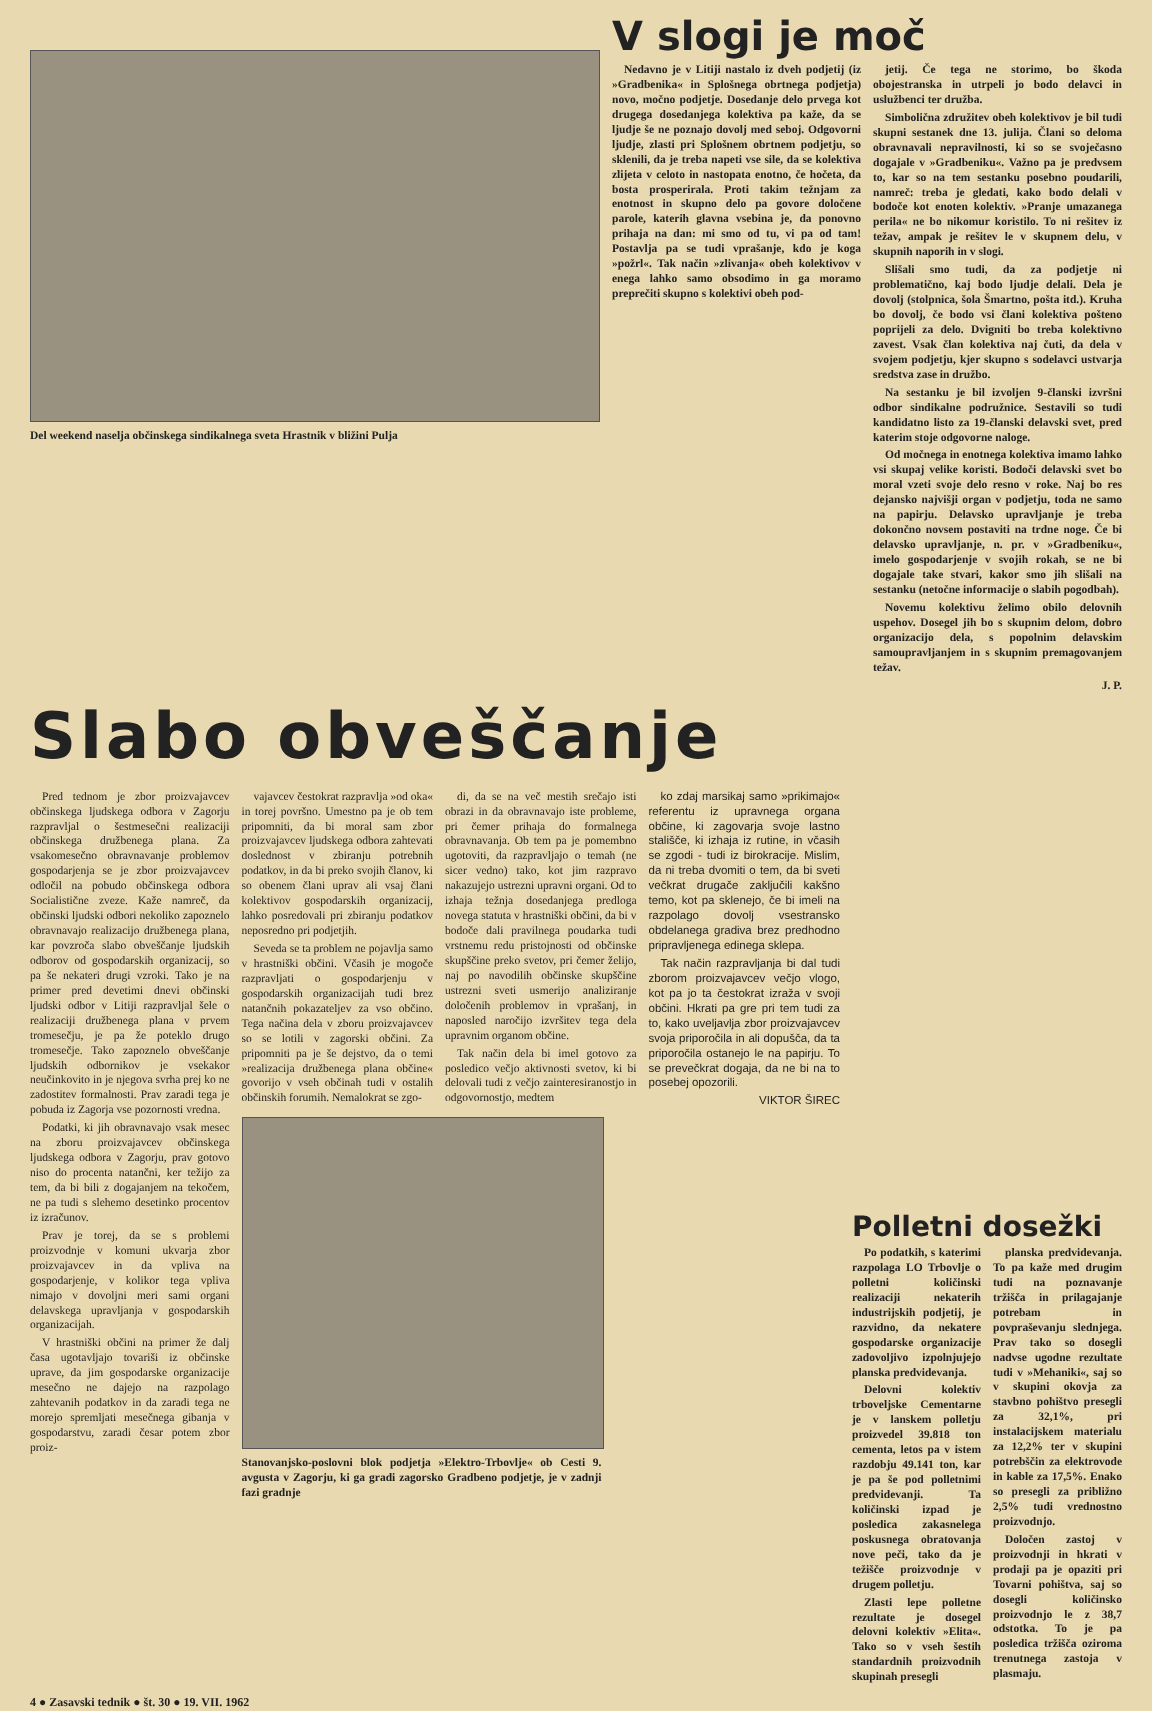Del weekend naselja občinskega sindikalnega sveta Hrastnik v bližini Pulja
V slogi je moč
Nedavno je v Litiji nastalo iz dveh podjetij (iz »Gradbenika« in Splošnega obrtnega podjetja) novo, močno podjetje. Dosedanje delo prvega kot drugega dosedanjega kolektiva pa kaže, da se ljudje še ne poznajo dovolj med seboj. Odgovorni ljudje, zlasti pri Splošnem obrtnem podjetju, so sklenili, da je treba napeti vse sile, da se kolektiva zlijeta v celoto in nastopata enotno, če hočeta, da bosta prosperirala. Proti takim težnjam za enotnost in skupno delo pa govore določene parole, katerih glavna vsebina je, da ponovno prihaja na dan: mi smo od tu, vi pa od tam! Postavlja pa se tudi vprašanje, kdo je koga »požrl«. Tak način »zlivanja« obeh kolektivov v enega lahko samo obsodimo in ga moramo preprečiti skupno s kolektivi obeh pod-
jetij. Če tega ne storimo, bo škoda obojestranska in utrpeli jo bodo delavci in uslužbenci ter družba.
Simbolična združitev obeh kolektivov je bil tudi skupni sestanek dne 13. julija. Člani so deloma obravnavali nepravilnosti, ki so se svoječasno dogajale v »Gradbeniku«. Važno pa je predvsem to, kar so na tem sestanku posebno poudarili, namreč: treba je gledati, kako bodo delali v bodoče kot enoten kolektiv. »Pranje umazanega perila« ne bo nikomur koristilo. To ni rešitev iz težav, ampak je rešitev le v skupnem delu, v skupnih naporih in v slogi.
Slišali smo tudi, da za podjetje ni problematično, kaj bodo ljudje delali. Dela je dovolj (stolpnica, šola Šmartno, pošta itd.). Kruha bo dovolj, če bodo vsi člani kolektiva pošteno poprijeli za delo. Dvigniti bo treba kolektivno zavest. Vsak član kolektiva naj čuti, da dela v svojem podjetju, kjer skupno s sodelavci ustvarja sredstva zase in družbo.
Na sestanku je bil izvoljen 9-članski izvršni odbor sindikalne podružnice. Sestavili so tudi kandidatno listo za 19-članski delavski svet, pred katerim stoje odgovorne naloge.
Od močnega in enotnega kolektiva imamo lahko vsi skupaj velike koristi. Bodoči delavski svet bo moral vzeti svoje delo resno v roke. Naj bo res dejansko najvišji organ v podjetju, toda ne samo na papirju. Delavsko upravljanje je treba dokončno novsem postaviti na trdne noge. Če bi delavsko upravljanje, n. pr. v »Gradbeniku«, imelo gospodarjenje v svojih rokah, se ne bi dogajale take stvari, kakor smo jih slišali na sestanku (netočne informacije o slabih pogodbah).
Novemu kolektivu želimo obilo delovnih uspehov. Dosegel jih bo s skupnim delom, dobro organizacijo dela, s popolnim delavskim samoupravljanjem in s skupnim premagovanjem težav.
J. P.
Slabo obveščanje
Pred tednom je zbor proizvajavcev občinskega ljudskega odbora v Zagorju razpravljal o šestmesečni realizaciji občinskega družbenega plana. Za vsakomesečno obravnavanje problemov gospodarjenja se je zbor proizvajavcev odločil na pobudo občinskega odbora Socialistične zveze. Kaže namreč, da občinski ljudski odbori nekoliko zapoznelo obravnavajo realizacijo družbenega plana, kar povzroča slabo obveščanje ljudskih odborov od gospodarskih organizacij, so pa še nekateri drugi vzroki. Tako je na primer pred devetimi dnevi občinski ljudski odbor v Litiji razpravljal šele o realizaciji družbenega plana v prvem tromesečju, je pa že poteklo drugo tromesečje. Tako zapoznelo obveščanje ljudskih odbornikov je vsekakor neučinkovito in je njegova svrha prej ko ne zadostitev formalnosti. Prav zaradi tega je pobuda iz Zagorja vse pozornosti vredna.
Podatki, ki jih obravnavajo vsak mesec na zboru proizvajavcev občinskega ljudskega odbora v Zagorju, prav gotovo niso do procenta natančni, ker težijo za tem, da bi bili z dogajanjem na tekočem, ne pa tudi s slehemo desetinko procentov iz izračunov.
Prav je torej, da se s problemi proizvodnje v komuni ukvarja zbor proizvajavcev in da vpliva na gospodarjenje, v kolikor tega vpliva nimajo v dovoljni meri sami organi delavskega upravljanja v gospodarskih organizacijah.
V hrastniški občini na primer že dalj časa ugotavljajo tovariši iz občinske uprave, da jim gospodarske organizacije mesečno ne dajejo na razpolago zahtevanih podatkov in da zaradi tega ne morejo spremljati mesečnega gibanja v gospodarstvu, zaradi česar potem zbor proiz-
vajavcev čestokrat razpravlja »od oka« in torej površno. Umestno pa je ob tem pripomniti, da bi moral sam zbor proizvajavcev ljudskega odbora zahtevati doslednost v zbiranju potrebnih podatkov, in da bi preko svojih članov, ki so obenem člani uprav ali vsaj člani kolektivov gospodarskih organizacij, lahko posredovali pri zbiranju podatkov neposredno pri podjetjih.
Seveda se ta problem ne pojavlja samo v hrastniški občini. Včasih je mogoče razpravljati o gospodarjenju v gospodarskih organizacijah tudi brez natančnih pokazateljev za vso občino. Tega načina dela v zboru proizvajavcev so se lotili v zagorski občini. Za pripomniti pa je še dejstvo, da o temi »realizacija družbenega plana občine« govorijo v vseh občinah tudi v ostalih občinskih forumih. Nemalokrat se zgo-
di, da se na več mestih srečajo isti obrazi in da obravnavajo iste probleme, pri čemer prihaja do formalnega obravnavanja. Ob tem pa je pomembno ugotoviti, da razpravljajo o temah (ne sicer vedno) tako, kot jim razpravo nakazujejo ustrezni upravni organi. Od to izhaja težnja dosedanjega predloga novega statuta v hrastniški občini, da bi v bodoče dali pravilnega poudarka tudi vrstnemu redu pristojnosti od občinske skupščine preko svetov, pri čemer želijo, naj po navodilih občinske skupščine ustrezni sveti usmerijo analiziranje določenih problemov in vprašanj, in naposled naročijo izvršitev tega dela upravnim organom občine.
Tak način dela bi imel gotovo za posledico večjo aktivnosti svetov, ki bi delovali tudi z večjo zainteresiranostjo in odgovornostjo, medtem
ko zdaj marsikaj samo »prikimajo« referentu iz upravnega organa občine, ki zagovarja svoje lastno stališče, ki izhaja iz rutine, in včasih se zgodi - tudi iz birokracije. Mislim, da ni treba dvomiti o tem, da bi sveti večkrat drugače zaključili kakšno temo, kot pa sklenejo, če bi imeli na razpolago dovolj vsestransko obdelanega gradiva brez predhodno pripravljenega edinega sklepa.
Tak način razpravljanja bi dal tudi zborom proizvajavcev večjo vlogo, kot pa jo ta čestokrat izraža v svoji občini. Hkrati pa gre pri tem tudi za to, kako uveljavlja zbor proizvajavcev svoja priporočila in ali dopušča, da ta priporočila ostanejo le na papirju. To se prevečkrat dogaja, da ne bi na to posebej opozorili.
VIKTOR ŠIREC
Stanovanjsko-poslovni blok podjetja »Elektro-Trbovlje« ob Cesti 9. avgusta v Zagorju, ki ga gradi zagorsko Gradbeno podjetje, je v zadnji fazi gradnje
Polletni dosežki
Po podatkih, s katerimi razpolaga LO Trbovlje o polletni količinski realizaciji nekaterih industrijskih podjetij, je razvidno, da nekatere gospodarske organizacije zadovoljivo izpolnjujejo planska predvidevanja.
Delovni kolektiv trboveljske Cementarne je v lanskem polletju proizvedel 39.818 ton cementa, letos pa v istem razdobju 49.141 ton, kar je pa še pod polletnimi predvidevanji. Ta količinski izpad je posledica zakasnelega poskusnega obratovanja nove peči, tako da je težišče proizvodnje v drugem polletju.
Zlasti lepe polletne rezultate je dosegel delovni kolektiv »Elita«. Tako so v vseh šestih standardnih proizvodnih skupinah presegli
planska predvidevanja. To pa kaže med drugim tudi na poznavanje tržišča in prilagajanje potrebam in povpraševanju slednjega. Prav tako so dosegli nadvse ugodne rezultate tudi v »Mehaniki«, saj so v skupini okovja za stavbno pohištvo presegli za 32,1%, pri instalacijskem materialu za 12,2% ter v skupini potrebščin za elektrovode in kable za 17,5%. Enako so presegli za približno 2,5% tudi vrednostno proizvodnjo.
Določen zastoj v proizvodnji in hkrati v prodaji pa je opaziti pri Tovarni pohištva, saj so dosegli količinsko proizvodnjo le z 38,7 odstotka. To je pa posledica tržišča oziroma trenutnega zastoja v plasmaju.
4 ● Zasavski tednik ● št. 30 ● 19. VII. 1962